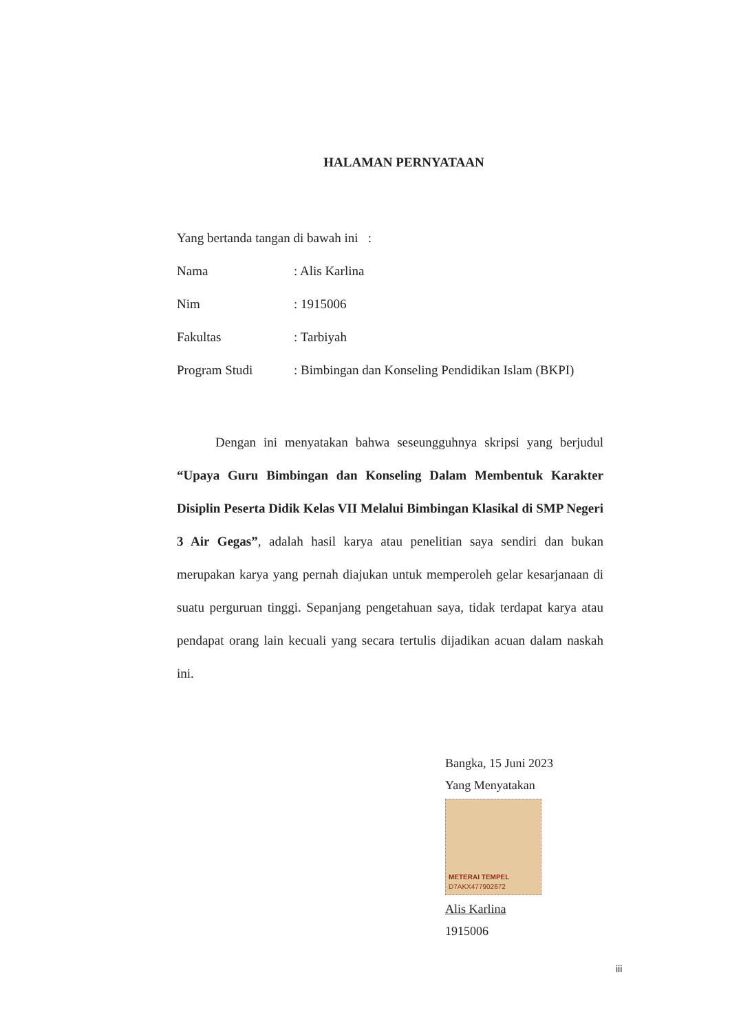HALAMAN PERNYATAAN
Yang bertanda tangan di bawah ini :
Nama: Alis Karlina
Nim: 1915006
Fakultas: Tarbiyah
Program Studi: Bimbingan dan Konseling Pendidikan Islam (BKPI)
Dengan ini menyatakan bahwa seseungguhnya skripsi yang berjudul “Upaya Guru Bimbingan dan Konseling Dalam Membentuk Karakter Disiplin Peserta Didik Kelas VII Melalui Bimbingan Klasikal di SMP Negeri 3 Air Gegas”, adalah hasil karya atau penelitian saya sendiri dan bukan merupakan karya yang pernah diajukan untuk memperoleh gelar kesarjanaan di suatu perguruan tinggi. Sepanjang pengetahuan saya, tidak terdapat karya atau pendapat orang lain kecuali yang secara tertulis dijadikan acuan dalam naskah ini.
Bangka, 15 Juni 2023
Yang Menyatakan
METERAI TEMPEL
D7AKX477902672
Alis Karlina
1915006
iii